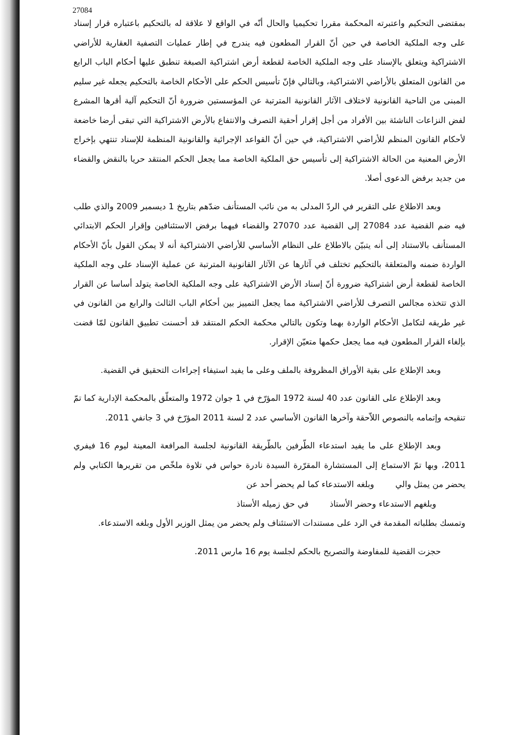27084
بمقتضى التحكيم واعتبرته المحكمة مقررا تحكيميا والحال أنّه في الواقع لا علاقة له بالتحكيم باعتباره قرار إسناد على وجه الملكية الخاصة في حين أنّ القرار المطعون فيه يندرج في إطار عمليات التصفية العقارية للأراضي الاشتراكية ويتعلق بالإسناد على وجه الملكية الخاصة لقطعة أرض اشتراكية الصبغة تنطبق عليها أحكام الباب الرابع من القانون المتعلق بالأراضي الاشتراكية، وبالتالي فإنّ تأسيس الحكم على الأحكام الخاصة بالتحكيم يجعله غير سليم المبنى من الناحية القانونية لاختلاف الآثار القانونية المترتبة عن المؤسستين ضرورة أنّ التحكيم آلية أقرها المشرع لفض النزاعات الناشئة بين الأفراد من أجل إقرار أحقية التصرف والانتفاع بالأرض الاشتراكية التي تبقى أرضا خاضعة لأحكام القانون المنظم للأراضي الاشتراكية، في حين أنّ القواعد الإجرائية والقانونية المنظمة للإسناد تنتهي بإخراج الأرض المعنية من الحالة الاشتراكية إلى تأسيس حق الملكية الخاصة مما يجعل الحكم المنتقد حريا بالنقض والقضاء من جديد برفض الدعوى أصلا.
وبعد الاطلاع على التقرير في الردّ المدلى به من نائب المستأنف ضدّهم بتاريخ 1 ديسمبر 2009 والذي طلب فيه ضم القضية عدد 27084 إلى القضية عدد 27070 والقضاء فيهما برفض الاستئنافين وإقرار الحكم الابتدائي المستأنف بالاستناد إلى أنه يتبيّن بالاطلاع على النظام الأساسي للأراضي الاشتراكية أنه لا يمكن القول بأنّ الأحكام الواردة ضمنه والمتعلقة بالتحكيم تختلف في آثارها عن الآثار القانونية المترتبة عن عملية الإسناد على وجه الملكية الخاصة لقطعة أرض اشتراكية ضرورة أنّ إسناد الأرض الاشتراكية على وجه الملكية الخاصة يتولد أساسا عن القرار الذي تتخذه مجالس التصرف للأراضي الاشتراكية مما يجعل التمييز بين أحكام الباب الثالث والرابع من القانون في غير طريقه لتكامل الأحكام الواردة بهما وتكون بالتالي محكمة الحكم المنتقد قد أحسنت تطبيق القانون لمّا قضت بإلغاء القرار المطعون فيه مما يجعل حكمها متعيّن الإقرار.
وبعد الإطلاع على بقية الأوراق المظروفة بالملف وعلى ما يفيد استيفاء إجراءات التحقيق في القضية.
وبعد الإطلاع على القانون عدد 40 لسنة 1972 المؤرّخ في 1 جوان 1972 والمتعلّق بالمحكمة الإدارية كما تمّ تنقيحه وإتمامه بالنصوص اللاّحقة وآخرها القانون الأساسي عدد 2 لسنة 2011 المؤرّخ في 3 جانفي 2011.
وبعد الإطلاع على ما يفيد استدعاء الطّرفين بالطّريقة القانونية لجلسة المرافعة المعينة ليوم 16 فيفري 2011، وبها تمّ الاستماع إلى المستشارة المقرّرة السيدة نادرة حواس في تلاوة ملخّص من تقريرها الكتابي ولم يحضر من يمثل والي وبلغه الاستدعاء كما لم يحضر أحد عن
وبلغهم الاستدعاء وحضر الأستاذ في حق زميله الأستاذ
وتمسك بطلباته المقدمة في الرد على مستندات الاستئناف ولم يحضر من يمثل الوزير الأول وبلغه الاستدعاء.
حجزت القضية للمفاوضة والتصريح بالحكم لجلسة يوم 16 مارس 2011.